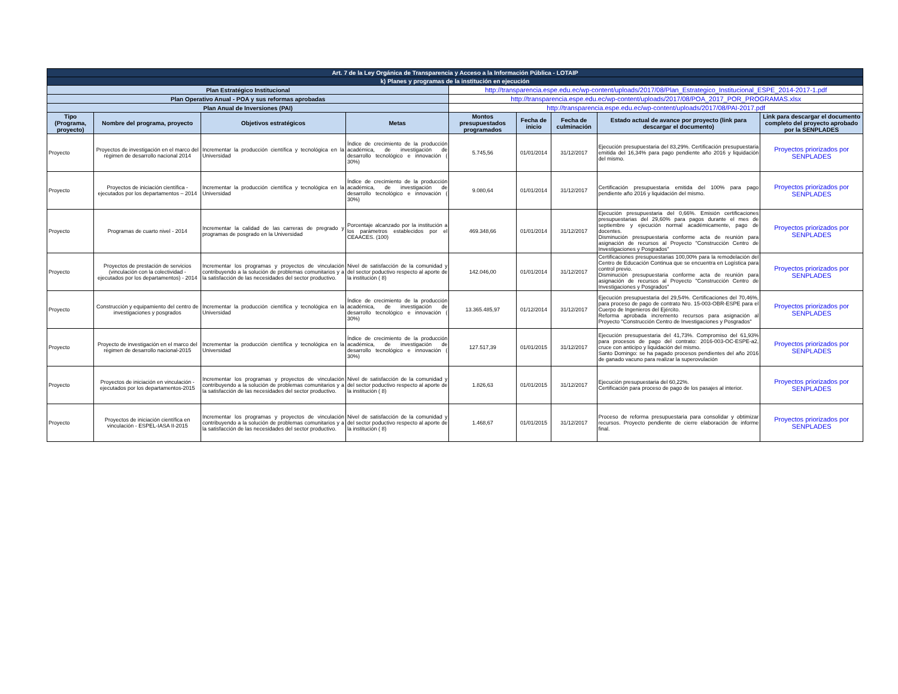| Art. 7 de la Ley Orgánica de Transparencia y Acceso a la Información Pública - LOTAIP | | | | | | | | |
| k) Planes y programas de la institución en ejecución | | | | | | | | |
| Plan Estratégico Institucional | | | | http://transparencia.espe.edu.ec/wp-content/uploads/2017/08/Plan_Estrategico_Institucional_ESPE_2014-2017-1.pdf | | | | |
| Plan Operativo Anual - POA y sus reformas aprobadas | | | | http://transparencia.espe.edu.ec/wp-content/uploads/2017/08/POA_2017_POR_PROGRAMAS.xlsx | | | | |
| Plan Anual de Inversiones (PAI) | | | | http://transparencia.espe.edu.ec/wp-content/uploads/2017/08/PAI-2017.pdf | | | | |
| Tipo (Programa, proyecto) | Nombre del programa, proyecto | Objetivos estratégicos | Metas | Montos presupuestados programados | Fecha de inicio | Fecha de culminación | Estado actual de avance por proyecto (link para descargar el documento) | Link para descargar el documento completo del proyecto aprobado por la SENPLADES |
| Proyecto | Proyectos de investigación en el marco del régimen de desarrollo nacional 2014 | Incrementar la producción científica y tecnológica en la Universidad | Índice de crecimiento de la producción académica, de investigación de desarrollo tecnológico e innovación ( 30%) | 5.745,56 | 01/01/2014 | 31/12/2017 | Ejecución presupuestaria del 83,29%. Certificación presupuestaria emitida del 16,34% para pago pendiente año 2016 y liquidación del mismo. | Proyectos priorizados por SENPLADES |
| Proyecto | Proyectos de iniciación científica - ejecutados por los departamentos – 2014 | Incrementar la producción científica y tecnológica en la Universidad | Índice de crecimiento de la producción académica, de investigación de desarrollo tecnológico e innovación ( 30%) | 9.080,64 | 01/01/2014 | 31/12/2017 | Certificación presupuestaria emitida del 100% para pago pendiente año 2016 y liquidación del mismo. | Proyectos priorizados por SENPLADES |
| Proyecto | Programas de cuarto nivel - 2014 | Incrementar la calidad de las carreras de pregrado y programas de posgrado en la Universidad | Porcentaje alcanzado por la institución a los parámetros establecidos por el CEAACES. (100) | 469.348,66 | 01/01/2014 | 31/12/2017 | Ejecución presupuestaria del 0,66%. Emisión certificaciones presupuestarias del 29,60% para pagos durante el mes de septiembre y ejecución normal académicamente, pago de docentes. Disminución presupuestaria conforme acta de reunión para asignación de recursos al Proyecto "Construcción Centro de Investigaciones y Posgrados" | Proyectos priorizados por SENPLADES |
| Proyecto | Proyectos de prestación de servicios (vinculación con la colectividad - ejecutados por los departamentos) - 2014 | Incrementar los programas y proyectos de vinculación contribuyendo a la solución de problemas comunitarios y a la satisfacción de las necesidades del sector productivo. | Nivel de satisfacción de la comunidad y del sector poductivo respecto al aporte de la institución ( 8) | 142.046,00 | 01/01/2014 | 31/12/2017 | Certificaciones presupuestarias 100,00% para la remodelación del Centro de Educación Continua que se encuentra en Logística para control previo. Disminución presupuestaria conforme acta de reunión para asignación de recursos al Proyecto "Construcción Centro de Investigaciones y Posgrados" | Proyectos priorizados por SENPLADES |
| Proyecto | Construcción y equipamiento del centro de investigaciones y posgrados | Incrementar la producción científica y tecnológica en la Universidad | Índice de crecimiento de la producción académica, de investigación de desarrollo tecnológico e innovación ( 30%) | 13.365.485,97 | 01/12/2014 | 31/12/2017 | Ejecución presupuestaria del 29,54%. Certificaciones del 70,46%, para proceso de pago de contrato Nro. 15-003-OBR-ESPE para el Cuerpo de Ingenieros del Ejército. Reforma aprobada incremento recursos para asignación al Proyecto "Construcción Centro de Investigaciones y Posgrados" | Proyectos priorizados por SENPLADES |
| Proyecto | Proyecto de investigación en el marco del régimen de desarrollo nacional-2015 | Incrementar la producción científica y tecnológica en la Universidad | Índice de crecimiento de la producción académica, de investigación de desarrollo tecnológico e innovación ( 30%) | 127.517,39 | 01/01/2015 | 31/12/2017 | Ejecución presupuestaria del 41,73%. Compromiso del 61,93% para procesos de pago del contrato: 2016-003-OC-ESPE-a2, cruce con anticipo y liquidación del mismo. Santo Domingo: se ha pagado procesos pendientes del año 2016 de ganado vacuno para realizar la superovulación | Proyectos priorizados por SENPLADES |
| Proyecto | Proyectos de iniciación en vinculación - ejecutados por los departamentos-2015 | Incrementar los programas y proyectos de vinculación contribuyendo a la solución de problemas comunitarios y a la satisfacción de las necesidades del sector productivo. | Nivel de satisfacción de la comunidad y del sector poductivo respecto al aporte de la institución ( 8) | 1.826,63 | 01/01/2015 | 31/12/2017 | Ejecución presupuestaria del 60,22%. Certificación para proceso de pago de los pasajes al interior. | Proyectos priorizados por SENPLADES |
| Proyecto | Proyectos de iniciación científica en vinculación - ESPEL-IASA II-2015 | Incrementar los programas y proyectos de vinculación contribuyendo a la solución de problemas comunitarios y a la satisfacción de las necesidades del sector productivo. | Nivel de satisfacción de la comunidad y del sector poductivo respecto al aporte de la institución ( 8) | 1.468,67 | 01/01/2015 | 31/12/2017 | Proceso de reforma presupuestaria para consolidar y obtimizar recursos. Proyecto pendiente de cierre elaboración de informe final. | Proyectos priorizados por SENPLADES |